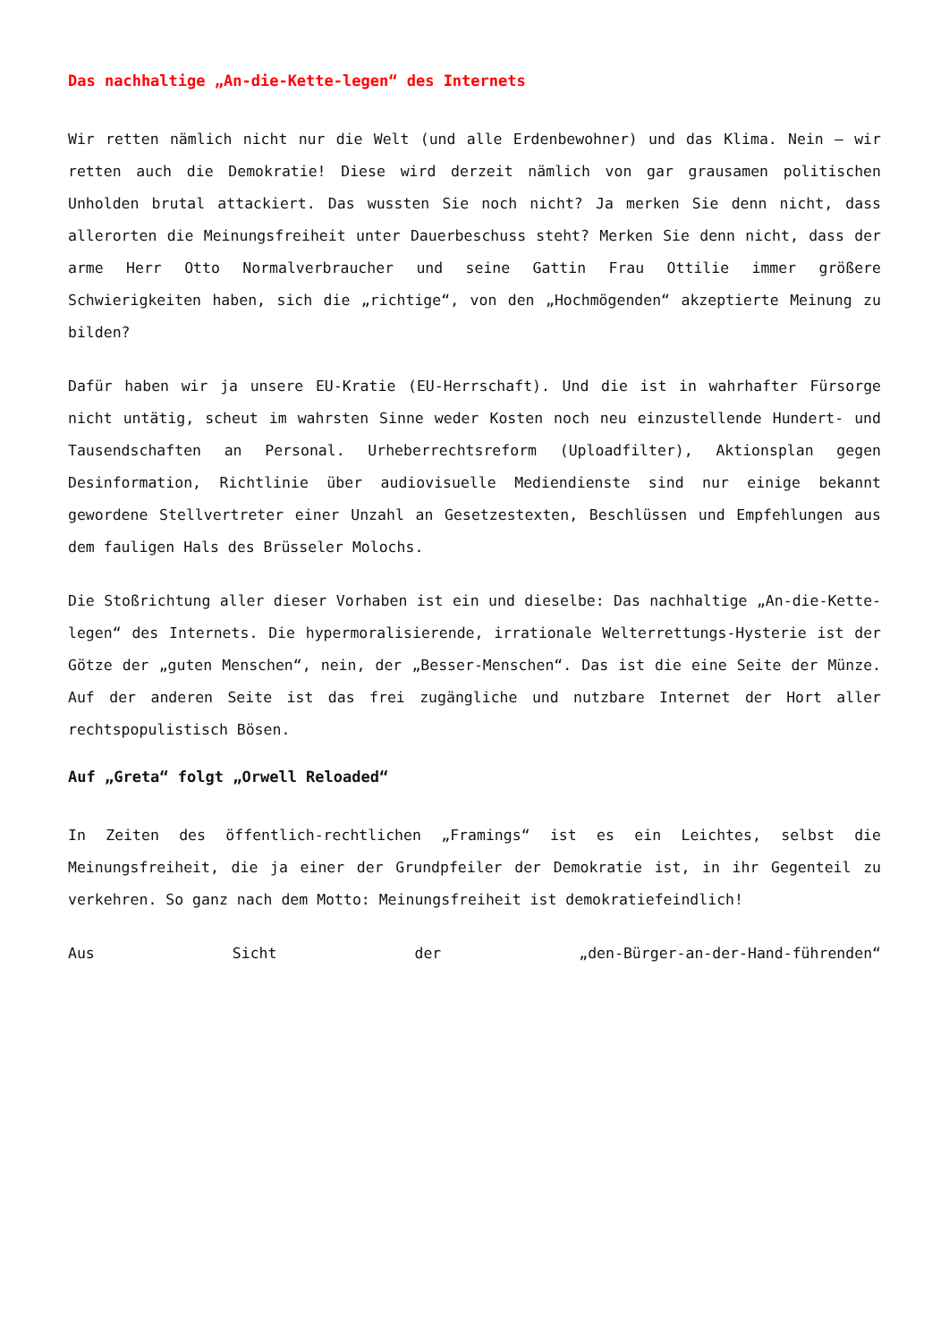Das nachhaltige „An-die-Kette-legen“ des Internets
Wir retten nämlich nicht nur die Welt (und alle Erdenbewohner) und das Klima. Nein – wir retten auch die Demokratie! Diese wird derzeit nämlich von gar grausamen politischen Unholden brutal attackiert. Das wussten Sie noch nicht? Ja merken Sie denn nicht, dass allerorten die Meinungsfreiheit unter Dauerbeschuss steht? Merken Sie denn nicht, dass der arme Herr Otto Normalverbraucher und seine Gattin Frau Ottilie immer größere Schwierigkeiten haben, sich die „richtige“, von den „Hochmögenden“ akzeptierte Meinung zu bilden?
Dafür haben wir ja unsere EU-Kratie (EU-Herrschaft). Und die ist in wahrhafter Fürsorge nicht untätig, scheut im wahrsten Sinne weder Kosten noch neu einzustellende Hundert- und Tausendschaften an Personal. Urheberrechtsreform (Uploadfilter), Aktionsplan gegen Desinformation, Richtlinie über audiovisuelle Mediendienste sind nur einige bekannt gewordene Stellvertreter einer Unzahl an Gesetzestexten, Beschlüssen und Empfehlungen aus dem fauligen Hals des Brüsseler Molochs.
Die Stoßrichtung aller dieser Vorhaben ist ein und dieselbe: Das nachhaltige „An-die-Kette-legen“ des Internets. Die hypermoralisierende, irrationale Welterrettungs-Hysterie ist der Götze der „guten Menschen“, nein, der „Besser-Menschen“. Das ist die eine Seite der Münze. Auf der anderen Seite ist das frei zugängliche und nutzbare Internet der Hort aller rechtspopulistisch Bösen.
Auf „Greta“ folgt „Orwell Reloaded“
In Zeiten des öffentlich-rechtlichen „Framings“ ist es ein Leichtes, selbst die Meinungsfreiheit, die ja einer der Grundpfeiler der Demokratie ist, in ihr Gegenteil zu verkehren. So ganz nach dem Motto: Meinungsfreiheit ist demokratiefeindlich!
Aus Sicht der „den-Bürger-an-der-Hand-führenden“